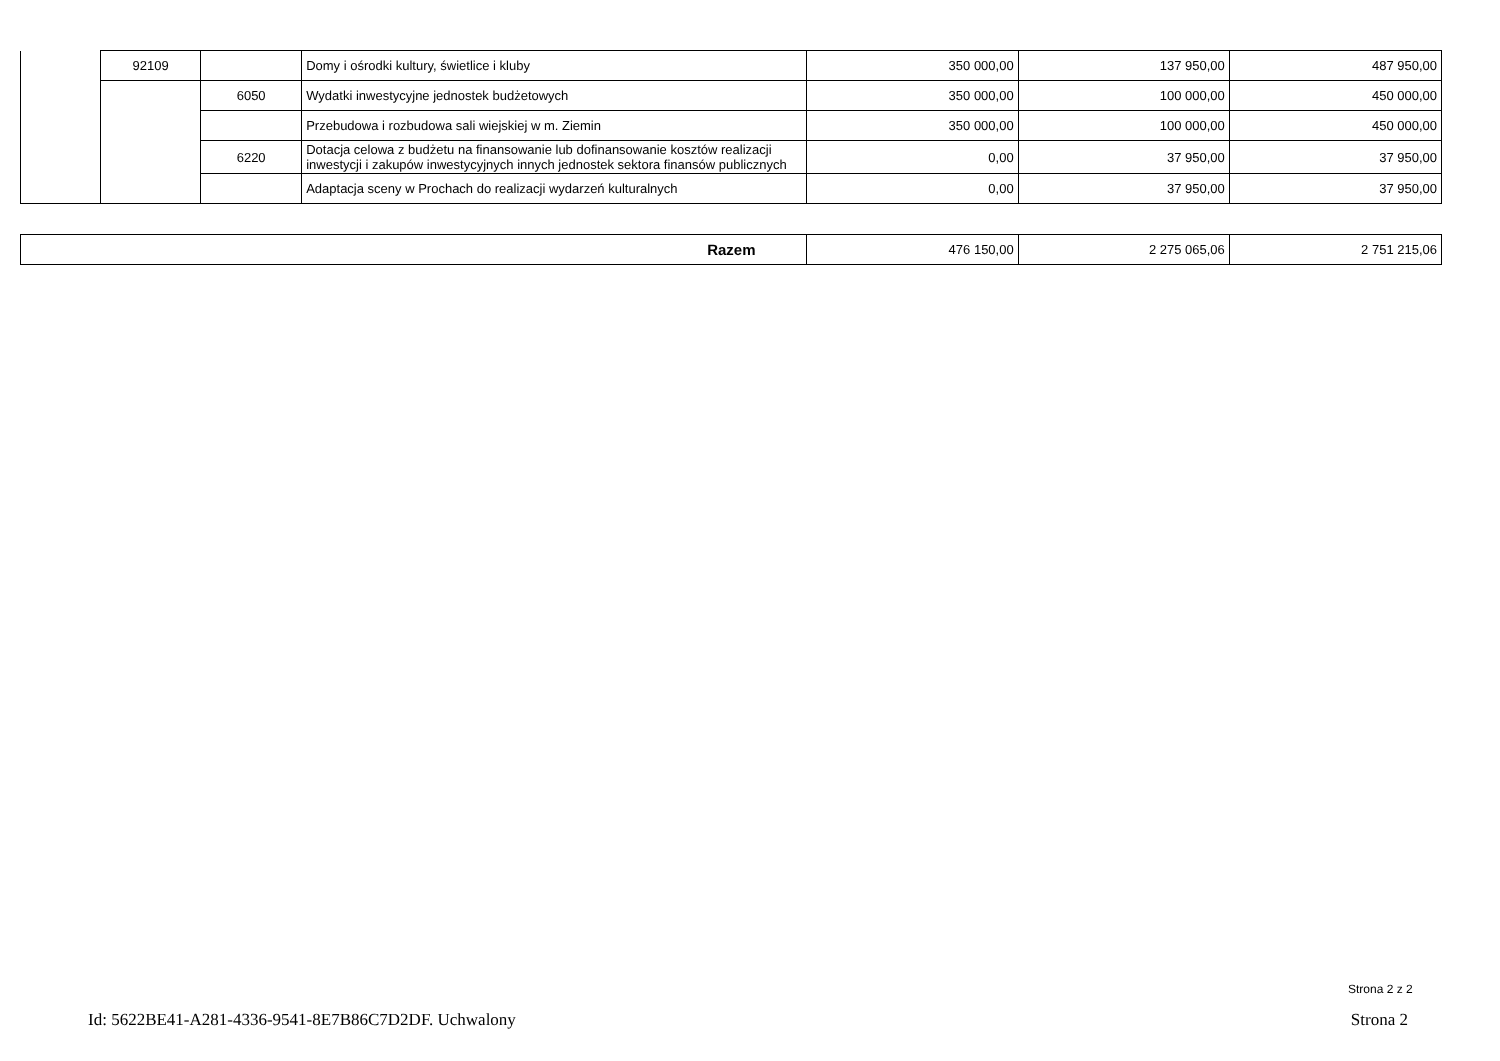| | 92109 | | Domy i ośrodki kultury, świetlice i kluby | 350 000,00 | 137 950,00 | 487 950,00 |
| | | 6050 | Wydatki inwestycyjne jednostek budżetowych | 350 000,00 | 100 000,00 | 450 000,00 |
| | | | Przebudowa i rozbudowa sali wiejskiej w m. Ziemin | 350 000,00 | 100 000,00 | 450 000,00 |
| | | 6220 | Dotacja celowa z budżetu na finansowanie lub dofinansowanie kosztów realizacji inwestycji i zakupów inwestycyjnych innych jednostek sektora finansów publicznych | 0,00 | 37 950,00 | 37 950,00 |
| | | | Adaptacja sceny w Prochach do realizacji wydarzeń kulturalnych | 0,00 | 37 950,00 | 37 950,00 |
| Razem | 476 150,00 | 2 275 065,06 | 2 751 215,06 |
Strona 2 z 2
Id: 5622BE41-A281-4336-9541-8E7B86C7D2DF. Uchwalony Strona 2